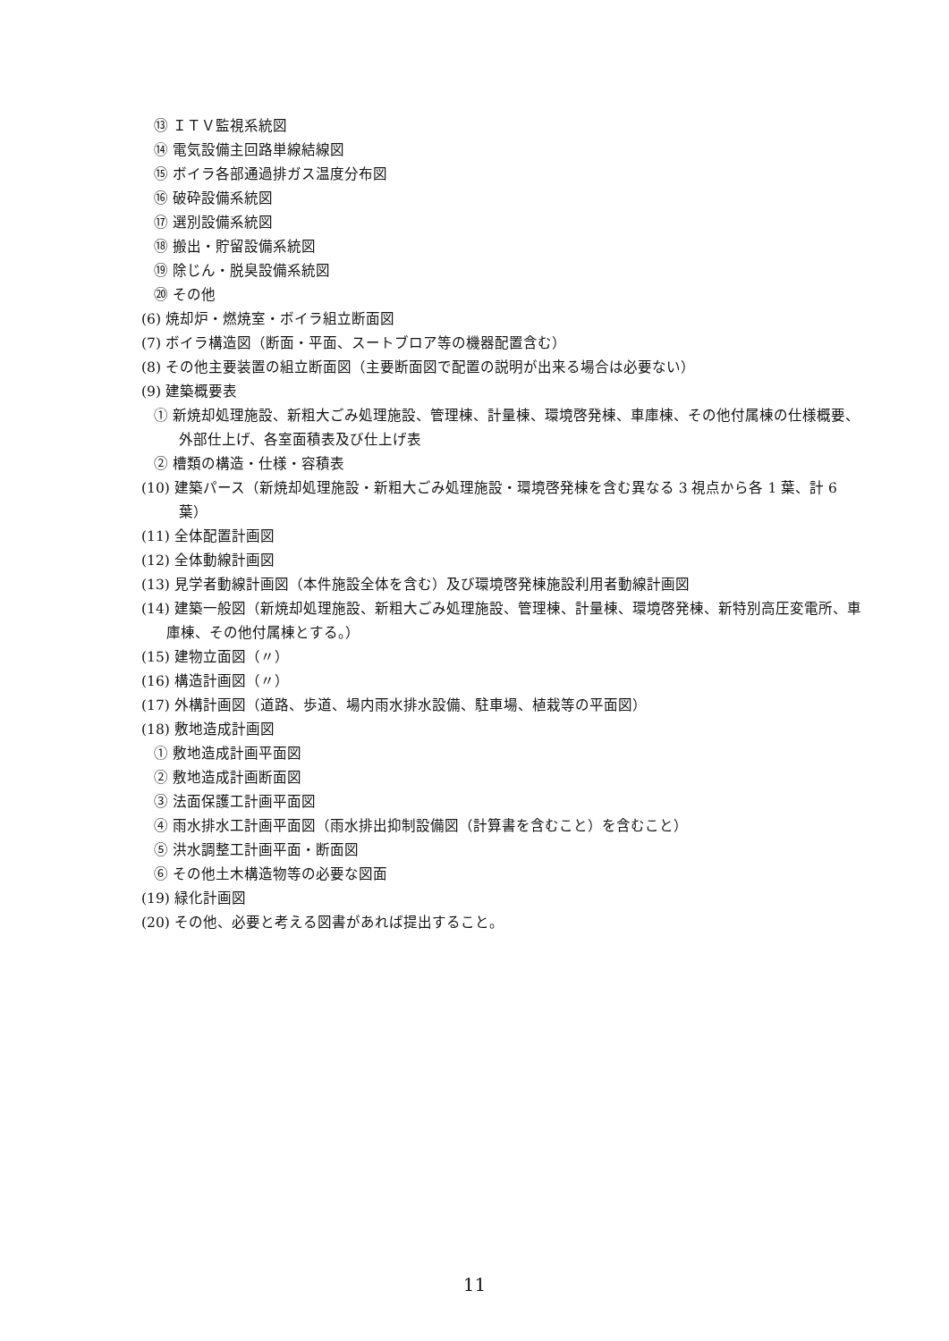⑬ ＩＴＶ監視系統図
⑭ 電気設備主回路単線結線図
⑮ ボイラ各部通過排ガス温度分布図
⑯ 破砕設備系統図
⑰ 選別設備系統図
⑱ 搬出・貯留設備系統図
⑲ 除じん・脱臭設備系統図
⑳ その他
(6) 焼却炉・燃焼室・ボイラ組立断面図
(7) ボイラ構造図（断面・平面、スートブロア等の機器配置含む）
(8) その他主要装置の組立断面図（主要断面図で配置の説明が出来る場合は必要ない）
(9) 建築概要表
① 新焼却処理施設、新粗大ごみ処理施設、管理棟、計量棟、環境啓発棟、車庫棟、その他付属棟の仕様概要、外部仕上げ、各室面積表及び仕上げ表
② 槽類の構造・仕様・容積表
(10) 建築パース（新焼却処理施設・新粗大ごみ処理施設・環境啓発棟を含む異なる 3 視点から各 1 葉、計 6 葉）
(11) 全体配置計画図
(12) 全体動線計画図
(13) 見学者動線計画図（本件施設全体を含む）及び環境啓発棟施設利用者動線計画図
(14) 建築一般図（新焼却処理施設、新粗大ごみ処理施設、管理棟、計量棟、環境啓発棟、新特別高圧変電所、車庫棟、その他付属棟とする。）
(15) 建物立面図（〃）
(16) 構造計画図（〃）
(17) 外構計画図（道路、歩道、場内雨水排水設備、駐車場、植栽等の平面図）
(18) 敷地造成計画図
① 敷地造成計画平面図
② 敷地造成計画断面図
③ 法面保護工計画平面図
④ 雨水排水工計画平面図（雨水排出抑制設備図（計算書を含むこと）を含むこと）
⑤ 洪水調整工計画平面・断面図
⑥ その他土木構造物等の必要な図面
(19) 緑化計画図
(20) その他、必要と考える図書があれば提出すること。
11